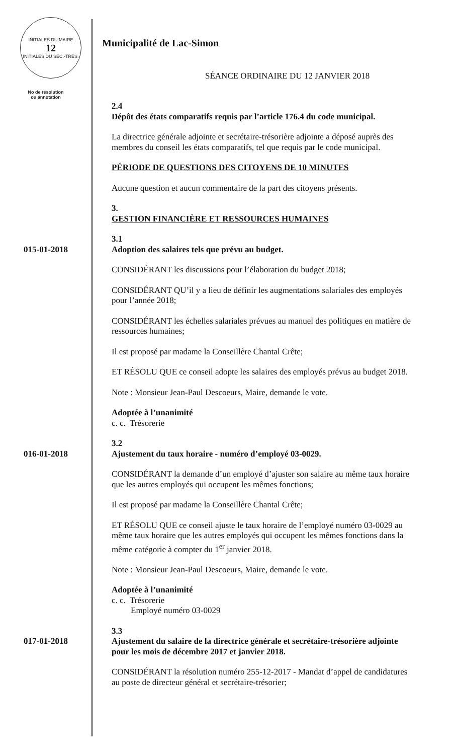INITIALES DU MAIRE
12
INITIALES DU SEC.-TRÉS.
No de résolution
ou annotation
Municipalité de Lac-Simon
SÉANCE ORDINAIRE DU 12 JANVIER 2018
2.4
Dépôt des états comparatifs requis par l’article 176.4 du code municipal.
La directrice générale adjointe et secrétaire-trésorière adjointe a déposé auprès des membres du conseil les états comparatifs, tel que requis par le code municipal.
PÉRIODE DE QUESTIONS DES CITOYENS DE 10 MINUTES
Aucune question et aucun commentaire de la part des citoyens présents.
3.
GESTION FINANCIÈRE ET RESSOURCES HUMAINES
015-01-2018 3.1
Adoption des salaires tels que prévu au budget.
CONSIDÉRANT les discussions pour l’élaboration du budget 2018;
CONSIDÉRANT QU’il y a lieu de définir les augmentations salariales des employés pour l’année 2018;
CONSIDÉRANT les échelles salariales prévues au manuel des politiques en matière de ressources humaines;
Il est proposé par madame la Conseillère Chantal Crête;
ET RÉSOLU QUE ce conseil adopte les salaires des employés prévus au budget 2018.
Note : Monsieur Jean-Paul Descoeurs, Maire, demande le vote.
Adoptée à l’unanimité
c. c. Trésorerie
016-01-2018 3.2
Ajustement du taux horaire - numéro d’employé 03-0029.
CONSIDÉRANT la demande d’un employé d’ajuster son salaire au même taux horaire que les autres employés qui occupent les mêmes fonctions;
Il est proposé par madame la Conseillère Chantal Crête;
ET RÉSOLU QUE ce conseil ajuste le taux horaire de l’employé numéro 03-0029 au même taux horaire que les autres employés qui occupent les mêmes fonctions dans la même catégorie à compter du 1<sup>er</sup> janvier 2018.
Note : Monsieur Jean-Paul Descoeurs, Maire, demande le vote.
Adoptée à l’unanimité
c. c. Trésorerie
Employé numéro 03-0029
017-01-2018 3.3
Ajustement du salaire de la directrice générale et secrétaire-trésorière adjointe pour les mois de décembre 2017 et janvier 2018.
CONSIDÉRANT la résolution numéro 255-12-2017 - Mandat d’appel de candidatures au poste de directeur général et secrétaire-trésorier;